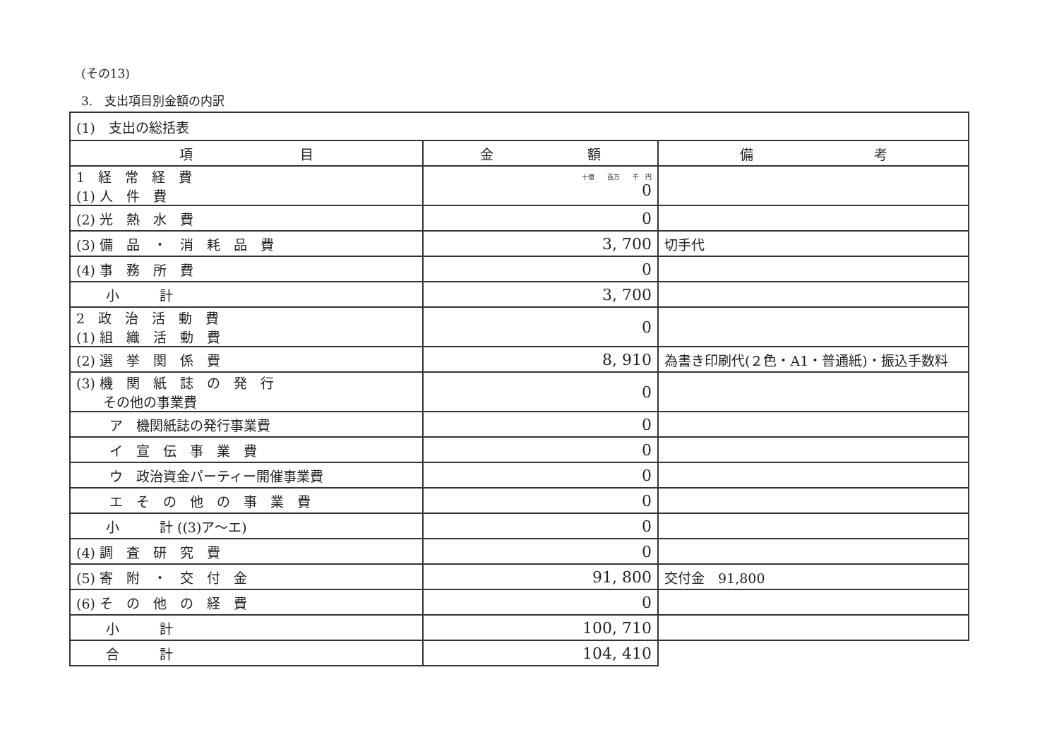(その13)
3.　支出項目別金額の内訳
| (1) 支出の総括表 | | |
| 項 目 | 金 額 | 備 考 |
| 1 経 常 経 費 (1) 人 件 費 | 十億 百万 千 円 0 | |
| (2) 光 熱 水 費 | 0 | |
| (3) 備 品 ・ 消 耗 品 費 | 3, 700 | 切手代 |
| (4) 事 務 所 費 | 0 | |
| 小 計 | 3, 700 | |
| 2 政 治 活 動 費 (1) 組 織 活 動 費 | 0 | |
| (2) 選 挙 関 係 費 | 8, 910 | 為書き印刷代(２色・A1・普通紙)・振込手数料 |
| (3) 機 関 紙 誌 の 発 行 その他の事業費 | 0 | |
| ア 機関紙誌の発行事業費 | 0 | |
| イ 宣 伝 事 業 費 | 0 | |
| ウ 政治資金パーティー開催事業費 | 0 | |
| エ そ の 他 の 事 業 費 | 0 | |
| 小 計 ((3)ア～エ) | 0 | |
| (4) 調 査 研 究 費 | 0 | |
| (5) 寄 附 ・ 交 付 金 | 91, 800 | 交付金 91,800 |
| (6) そ の 他 の 経 費 | 0 | |
| 小 計 | 100, 710 | |
| 合 計 | 104, 410 | |